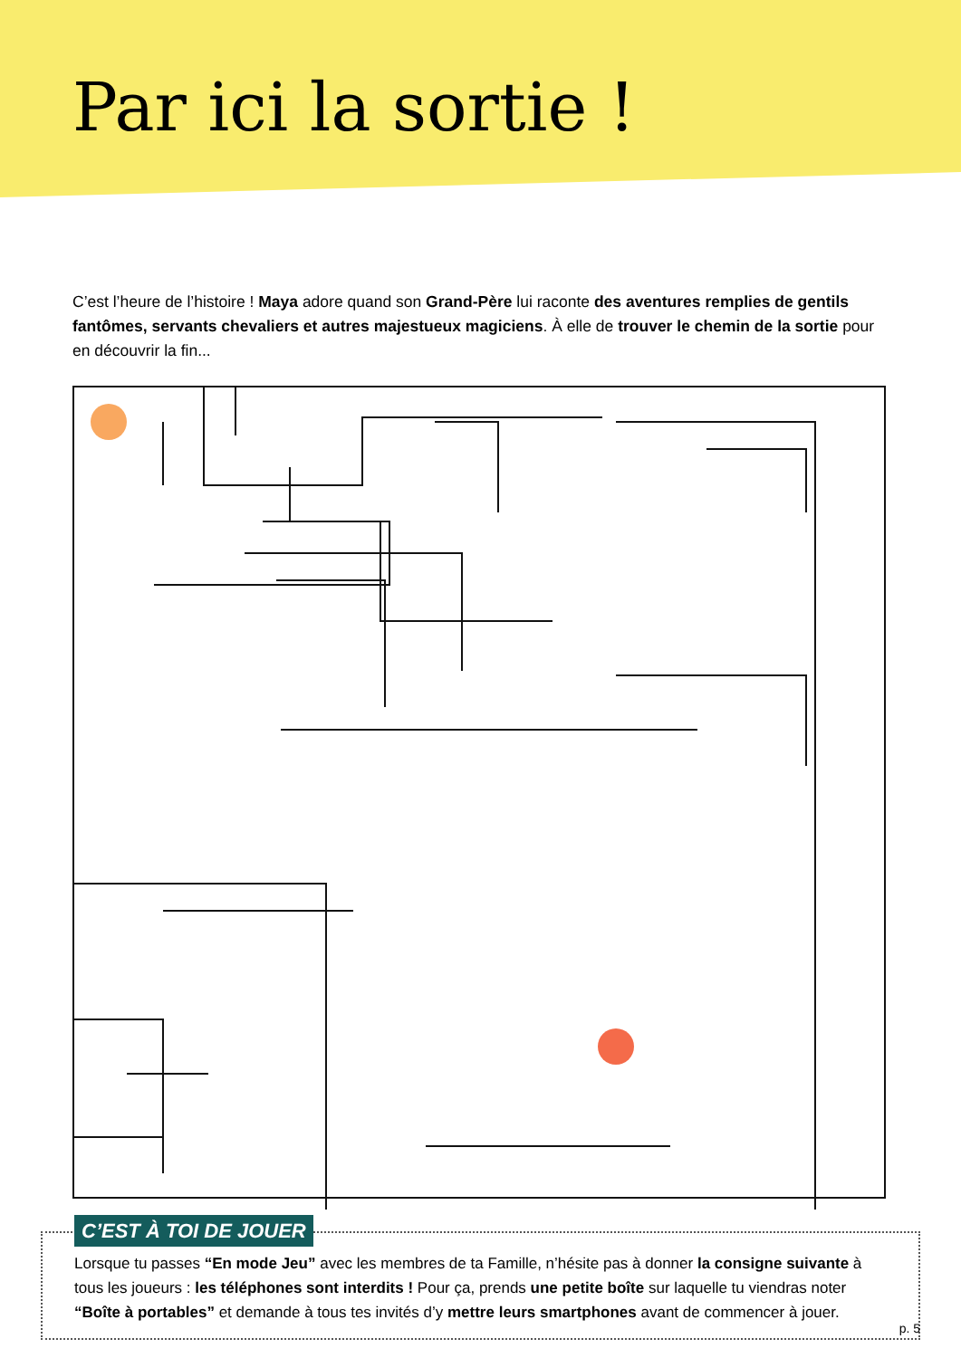Par ici la sortie !
C’est l’heure de l’histoire ! Maya adore quand son Grand-Père lui raconte des aventures remplies de gentils fantômes, servants chevaliers et autres majestueux magiciens. À elle de trouver le chemin de la sortie pour en découvrir la fin...
C’EST À TOI DE JOUER
Lorsque tu passes “En mode Jeu” avec les membres de ta Famille, n’hésite pas à donner la consigne suivante à tous les joueurs : les téléphones sont interdits ! Pour ça, prends une petite boîte sur laquelle tu viendras noter “Boîte à portables” et demande à tous tes invités d’y mettre leurs smartphones avant de commencer à jouer.
p. 5